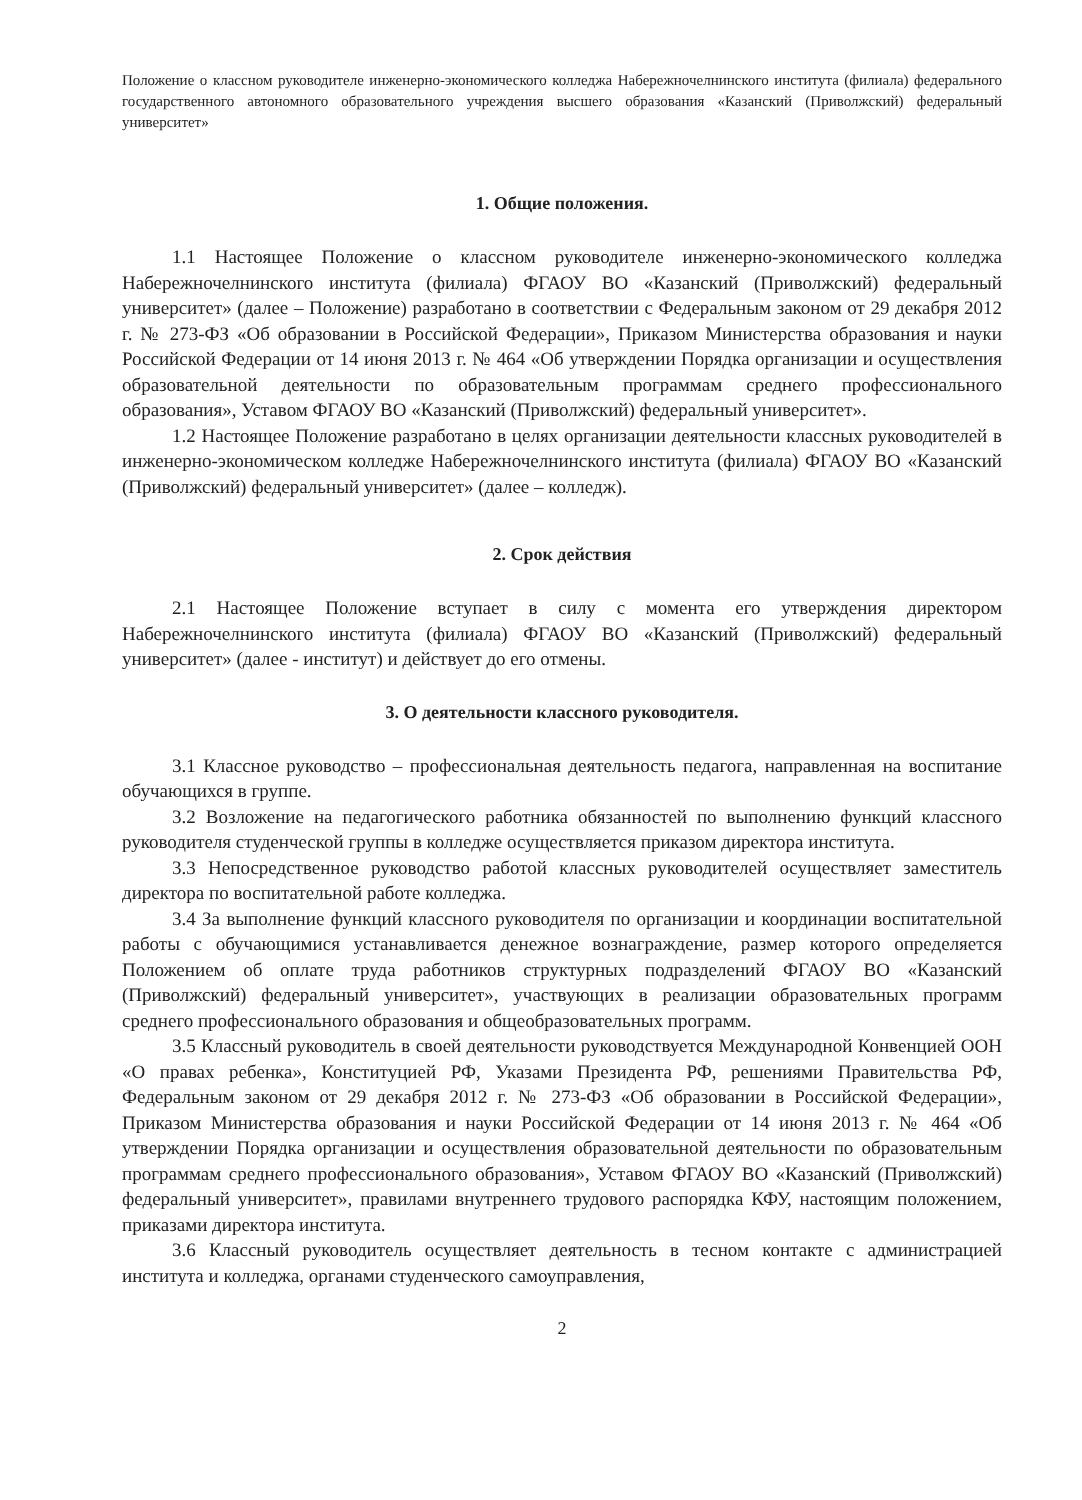Положение о классном руководителе инженерно-экономического колледжа Набережночелнинского института (филиала) федерального государственного автономного образовательного учреждения высшего образования «Казанский (Приволжский) федеральный университет»
1. Общие положения.
1.1 Настоящее Положение о классном руководителе инженерно-экономического колледжа Набережночелнинского института (филиала) ФГАОУ ВО «Казанский (Приволжский) федеральный университет» (далее – Положение) разработано в соответствии с Федеральным законом от 29 декабря 2012 г. № 273-ФЗ «Об образовании в Российской Федерации», Приказом Министерства образования и науки Российской Федерации от 14 июня 2013 г. № 464 «Об утверждении Порядка организации и осуществления образовательной деятельности по образовательным программам среднего профессионального образования», Уставом ФГАОУ ВО «Казанский (Приволжский) федеральный университет».
1.2 Настоящее Положение разработано в целях организации деятельности классных руководителей в инженерно-экономическом колледже Набережночелнинского института (филиала) ФГАОУ ВО «Казанский (Приволжский) федеральный университет» (далее – колледж).
2. Срок действия
2.1 Настоящее Положение вступает в силу с момента его утверждения директором Набережночелнинского института (филиала) ФГАОУ ВО «Казанский (Приволжский) федеральный университет» (далее - институт) и действует до его отмены.
3. О деятельности классного руководителя.
3.1 Классное руководство – профессиональная деятельность педагога, направленная на воспитание обучающихся в группе.
3.2 Возложение на педагогического работника обязанностей по выполнению функций классного руководителя студенческой группы в колледже осуществляется приказом директора института.
3.3 Непосредственное руководство работой классных руководителей осуществляет заместитель директора по воспитательной работе колледжа.
3.4 За выполнение функций классного руководителя по организации и координации воспитательной работы с обучающимися устанавливается денежное вознаграждение, размер которого определяется Положением об оплате труда работников структурных подразделений ФГАОУ ВО «Казанский (Приволжский) федеральный университет», участвующих в реализации образовательных программ среднего профессионального образования и общеобразовательных программ.
3.5 Классный руководитель в своей деятельности руководствуется Международной Конвенцией ООН «О правах ребенка», Конституцией РФ, Указами Президента РФ, решениями Правительства РФ, Федеральным законом от 29 декабря 2012 г. № 273-ФЗ «Об образовании в Российской Федерации», Приказом Министерства образования и науки Российской Федерации от 14 июня 2013 г. № 464 «Об утверждении Порядка организации и осуществления образовательной деятельности по образовательным программам среднего профессионального образования», Уставом ФГАОУ ВО «Казанский (Приволжский) федеральный университет», правилами внутреннего трудового распорядка КФУ, настоящим положением, приказами директора института.
3.6 Классный руководитель осуществляет деятельность в тесном контакте с администрацией института и колледжа, органами студенческого самоуправления,
2